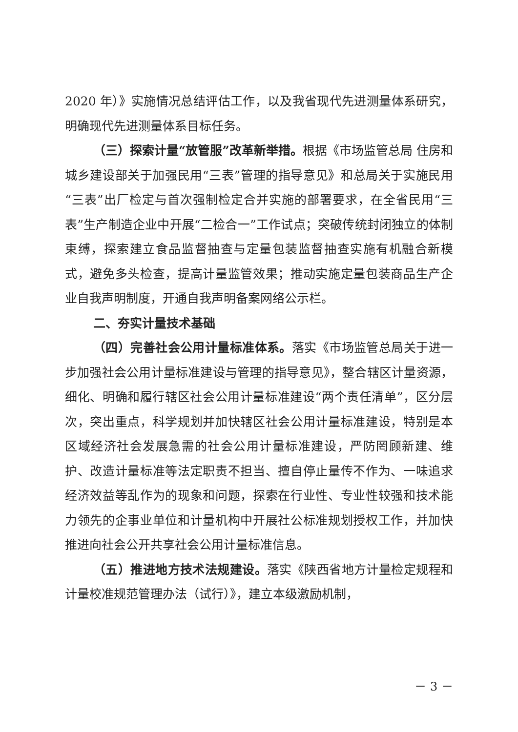2020 年）》实施情况总结评估工作，以及我省现代先进测量体系研究，明确现代先进测量体系目标任务。
（三）探索计量“放管服”改革新举措。根据《市场监管总局 住房和城乡建设部关于加强民用“三表”管理的指导意见》和总局关于实施民用“三表”出厂检定与首次强制检定合并实施的部署要求，在全省民用“三表”生产制造企业中开展“二检合一”工作试点；突破传统封闭独立的体制束缚，探索建立食品监督抽查与定量包装监督抽查实施有机融合新模式，避免多头检查，提高计量监管效果；推动实施定量包装商品生产企业自我声明制度，开通自我声明备案网络公示栏。
二、夯实计量技术基础
（四）完善社会公用计量标准体系。落实《市场监管总局关于进一步加强社会公用计量标准建设与管理的指导意见》，整合辖区计量资源，细化、明确和履行辖区社会公用计量标准建设“两个责任清单”，区分层次，突出重点，科学规划并加快辖区社会公用计量标准建设，特别是本区域经济社会发展急需的社会公用计量标准建设，严防罔顾新建、维护、改造计量标准等法定职责不担当、擅自停止量传不作为、一味追求经济效益等乱作为的现象和问题，探索在行业性、专业性较强和技术能力领先的企事业单位和计量机构中开展社公标准规划授权工作，并加快推进向社会公开共享社会公用计量标准信息。
（五）推进地方技术法规建设。落实《陕西省地方计量检定规程和计量校准规范管理办法（试行）》，建立本级激励机制，
－ 3 －